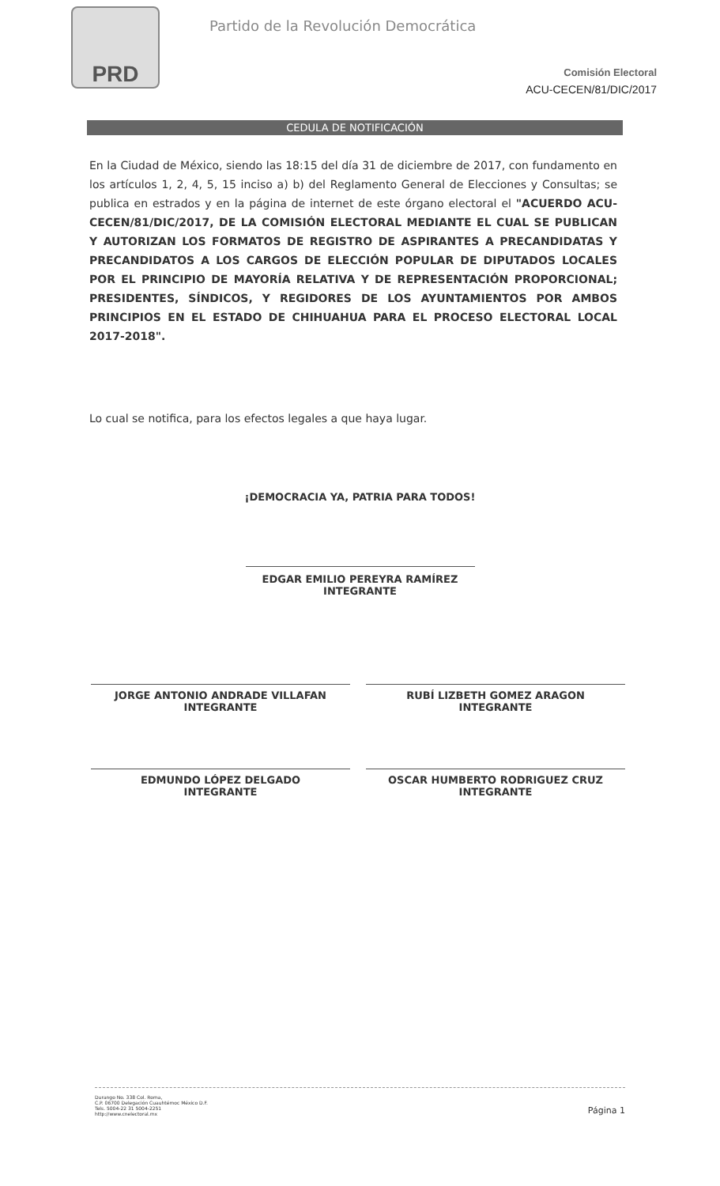PRD
Partido de la Revolución Democrática
Comisión Electoral
ACU-CECEN/81/DIC/2017
CEDULA DE NOTIFICACIÓN
En la Ciudad de México, siendo las 18:15 del día 31 de diciembre de 2017, con fundamento en los artículos 1, 2, 4, 5, 15 inciso a) b) del Reglamento General de Elecciones y Consultas; se publica en estrados y en la página de internet de este órgano electoral el "ACUERDO ACU-CECEN/81/DIC/2017, DE LA COMISIÓN ELECTORAL MEDIANTE EL CUAL SE PUBLICAN Y AUTORIZAN LOS FORMATOS DE REGISTRO DE ASPIRANTES A PRECANDIDATAS Y PRECANDIDATOS A LOS CARGOS DE ELECCIÓN POPULAR DE DIPUTADOS LOCALES POR EL PRINCIPIO DE MAYORÍA RELATIVA Y DE REPRESENTACIÓN PROPORCIONAL; PRESIDENTES, SÍNDICOS, Y REGIDORES DE LOS AYUNTAMIENTOS POR AMBOS PRINCIPIOS EN EL ESTADO DE CHIHUAHUA PARA EL PROCESO ELECTORAL LOCAL 2017-2018".
Lo cual se notifica, para los efectos legales a que haya lugar.
¡DEMOCRACIA YA, PATRIA PARA TODOS!
EDGAR EMILIO PEREYRA RAMÍREZ
INTEGRANTE
JORGE ANTONIO ANDRADE VILLAFAN
INTEGRANTE
RUBÍ LIZBETH GOMEZ ARAGON
INTEGRANTE
EDMUNDO LÓPEZ DELGADO
INTEGRANTE
OSCAR HUMBERTO RODRIGUEZ CRUZ
INTEGRANTE
Durango No. 338 Col. Roma,
C.P. 06700 Delegación Cuauhtémoc México D.F.
Tels. 5004-22 31 5004-2251
http://www.cnelectoral.mx
Página 1